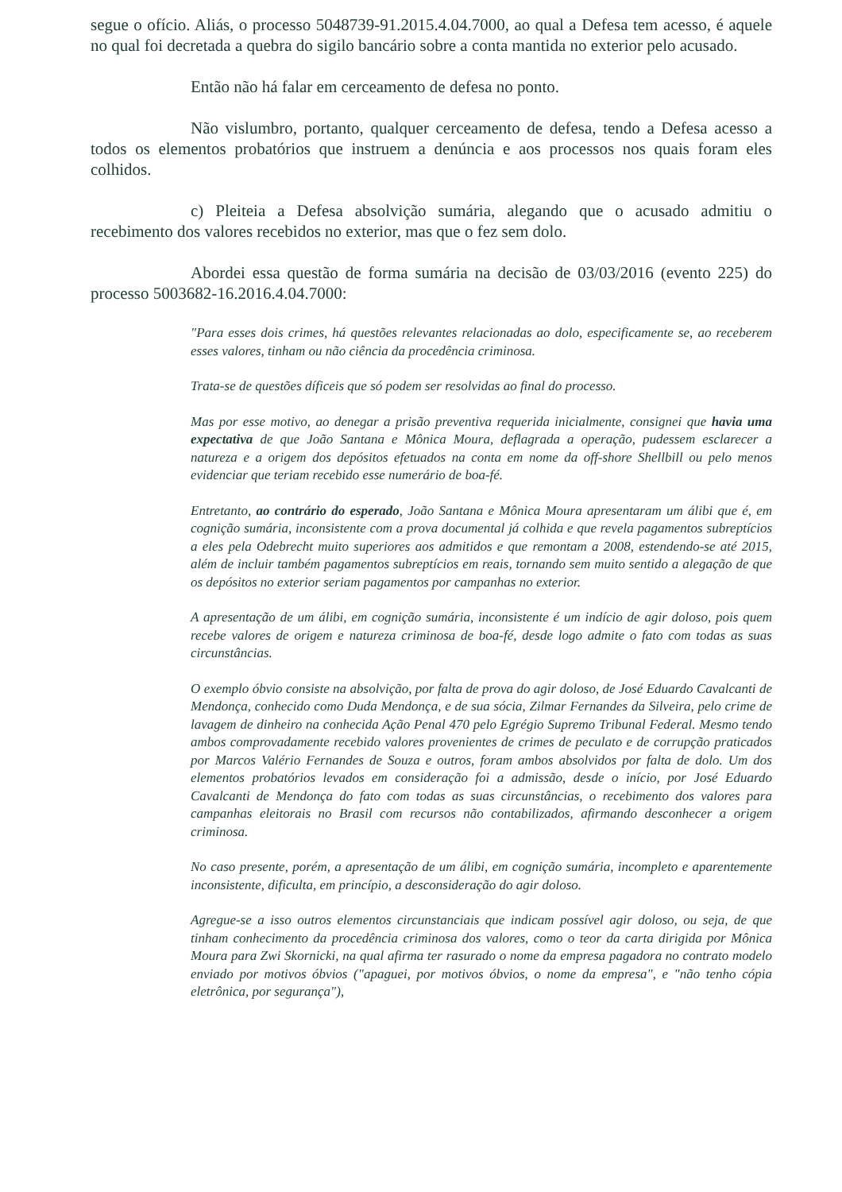segue o ofício. Aliás, o processo 5048739-91.2015.4.04.7000, ao qual a Defesa tem acesso, é aquele no qual foi decretada a quebra do sigilo bancário sobre a conta mantida no exterior pelo acusado.
Então não há falar em cerceamento de defesa no ponto.
Não vislumbro, portanto, qualquer cerceamento de defesa, tendo a Defesa acesso a todos os elementos probatórios que instruem a denúncia e aos processos nos quais foram eles colhidos.
c) Pleiteia a Defesa absolvição sumária, alegando que o acusado admitiu o recebimento dos valores recebidos no exterior, mas que o fez sem dolo.
Abordei essa questão de forma sumária na decisão de 03/03/2016 (evento 225) do processo 5003682-16.2016.4.04.7000:
"Para esses dois crimes, há questões relevantes relacionadas ao dolo, especificamente se, ao receberem esses valores, tinham ou não ciência da procedência criminosa.
Trata-se de questões díficeis que só podem ser resolvidas ao final do processo.
Mas por esse motivo, ao denegar a prisão preventiva requerida inicialmente, consignei que havia uma expectativa de que João Santana e Mônica Moura, deflagrada a operação, pudessem esclarecer a natureza e a origem dos depósitos efetuados na conta em nome da off-shore Shellbill ou pelo menos evidenciar que teriam recebido esse numerário de boa-fé.
Entretanto, ao contrário do esperado, João Santana e Mônica Moura apresentaram um álibi que é, em cognição sumária, inconsistente com a prova documental já colhida e que revela pagamentos subreptícios a eles pela Odebrecht muito superiores aos admitidos e que remontam a 2008, estendendo-se até 2015, além de incluir também pagamentos subreptícios em reais, tornando sem muito sentido a alegação de que os depósitos no exterior seriam pagamentos por campanhas no exterior.
A apresentação de um álibi, em cognição sumária, inconsistente é um indício de agir doloso, pois quem recebe valores de origem e natureza criminosa de boa-fé, desde logo admite o fato com todas as suas circunstâncias.
O exemplo óbvio consiste na absolvição, por falta de prova do agir doloso, de José Eduardo Cavalcanti de Mendonça, conhecido como Duda Mendonça, e de sua sócia, Zilmar Fernandes da Silveira, pelo crime de lavagem de dinheiro na conhecida Ação Penal 470 pelo Egrégio Supremo Tribunal Federal. Mesmo tendo ambos comprovadamente recebido valores provenientes de crimes de peculato e de corrupção praticados por Marcos Valério Fernandes de Souza e outros, foram ambos absolvidos por falta de dolo. Um dos elementos probatórios levados em consideração foi a admissão, desde o início, por José Eduardo Cavalcanti de Mendonça do fato com todas as suas circunstâncias, o recebimento dos valores para campanhas eleitorais no Brasil com recursos não contabilizados, afirmando desconhecer a origem criminosa.
No caso presente, porém, a apresentação de um álibi, em cognição sumária, incompleto e aparentemente inconsistente, dificulta, em princípio, a desconsideração do agir doloso.
Agregue-se a isso outros elementos circunstanciais que indicam possível agir doloso, ou seja, de que tinham conhecimento da procedência criminosa dos valores, como o teor da carta dirigida por Mônica Moura para Zwi Skornicki, na qual afirma ter rasurado o nome da empresa pagadora no contrato modelo enviado por motivos óbvios ("apaguei, por motivos óbvios, o nome da empresa", e "não tenho cópia eletrônica, por segurança"),